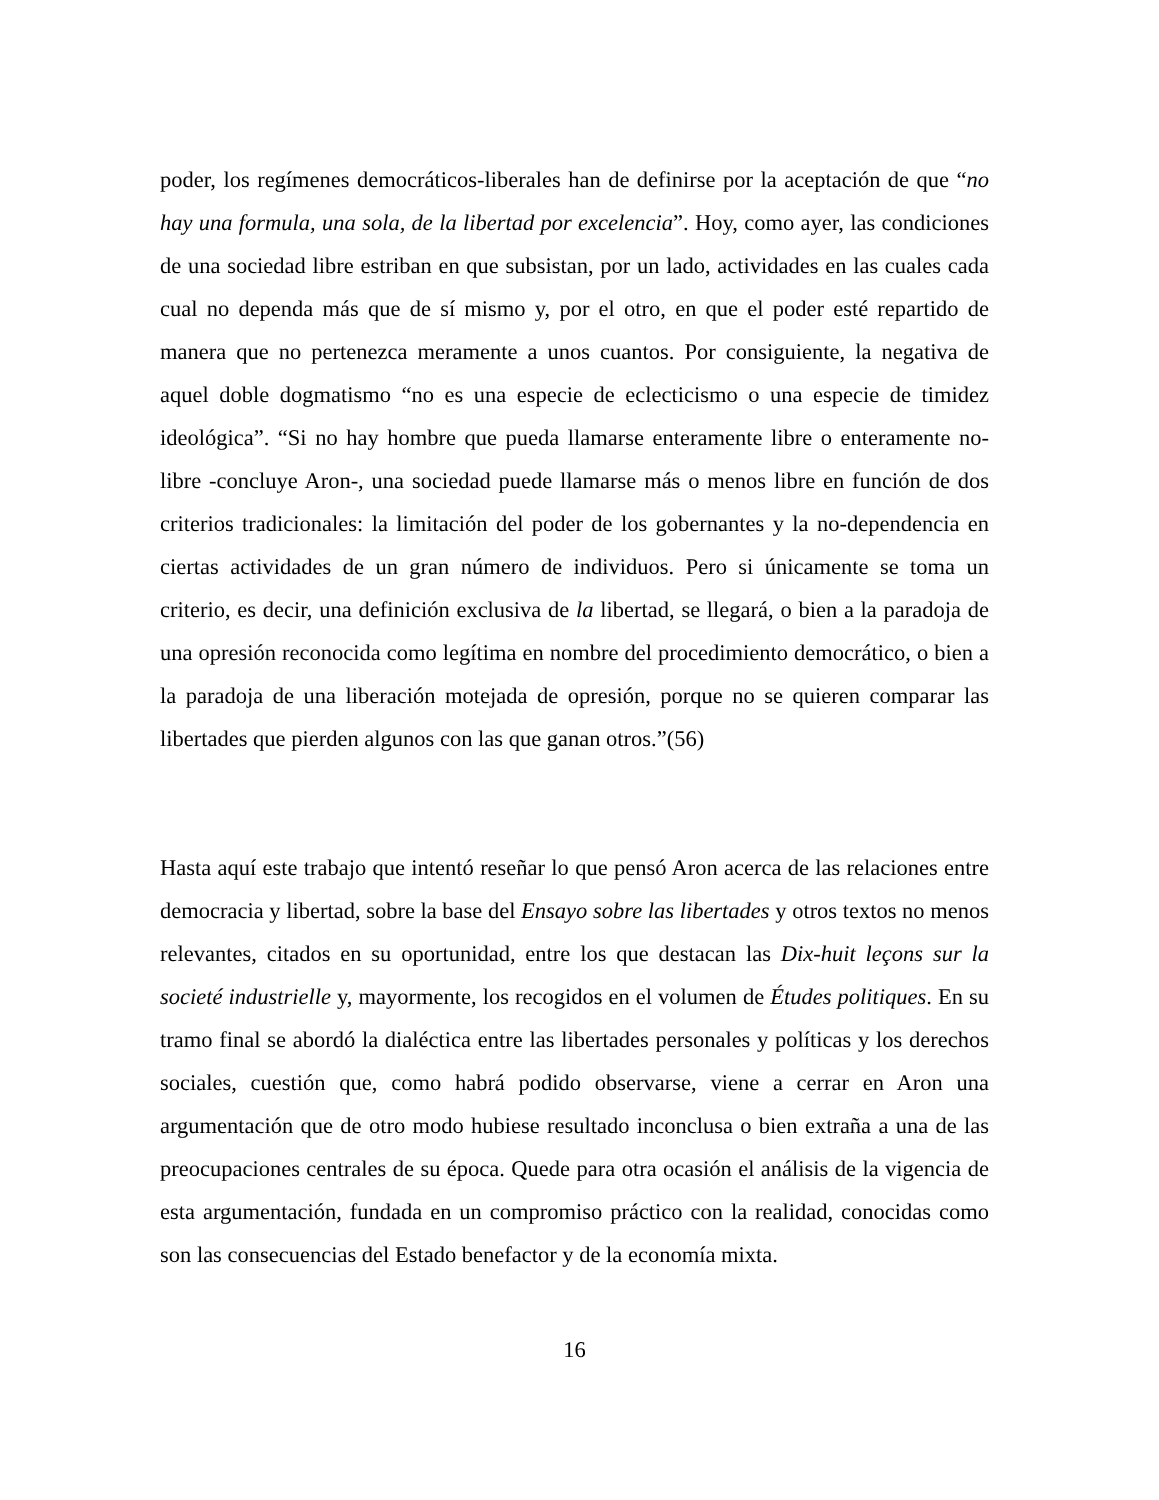poder, los regímenes democráticos-liberales han de definirse por la aceptación de que “no hay una formula, una sola, de la libertad por excelencia”. Hoy, como ayer, las condiciones de una sociedad libre estriban en que subsistan, por un lado, actividades en las cuales cada cual no dependa más que de sí mismo y, por el otro, en que el poder esté repartido de manera que no pertenezca meramente a unos cuantos. Por consiguiente, la negativa de aquel doble dogmatismo “no es una especie de eclecticismo o una especie de timidez ideológica”. “Si no hay hombre que pueda llamarse enteramente libre o enteramente no-libre -concluye Aron-, una sociedad puede llamarse más o menos libre en función de dos criterios tradicionales: la limitación del poder de los gobernantes y la no-dependencia en ciertas actividades de un gran número de individuos. Pero si únicamente se toma un criterio, es decir, una definición exclusiva de la libertad, se llegará, o bien a la paradoja de una opresión reconocida como legítima en nombre del procedimiento democrático, o bien a la paradoja de una liberación motejada de opresión, porque no se quieren comparar las libertades que pierden algunos con las que ganan otros.”(56)
Hasta aquí este trabajo que intentó reseñar lo que pensó Aron acerca de las relaciones entre democracia y libertad, sobre la base del Ensayo sobre las libertades y otros textos no menos relevantes, citados en su oportunidad, entre los que destacan las Dix-huit leçons sur la societé industrielle y, mayormente, los recogidos en el volumen de Études politiques. En su tramo final se abordó la dialéctica entre las libertades personales y políticas y los derechos sociales, cuestión que, como habrá podido observarse, viene a cerrar en Aron una argumentación que de otro modo hubiese resultado inconclusa o bien extraña a una de las preocupaciones centrales de su época. Quede para otra ocasión el análisis de la vigencia de esta argumentación, fundada en un compromiso práctico con la realidad, conocidas como son las consecuencias del Estado benefactor y de la economía mixta.
16